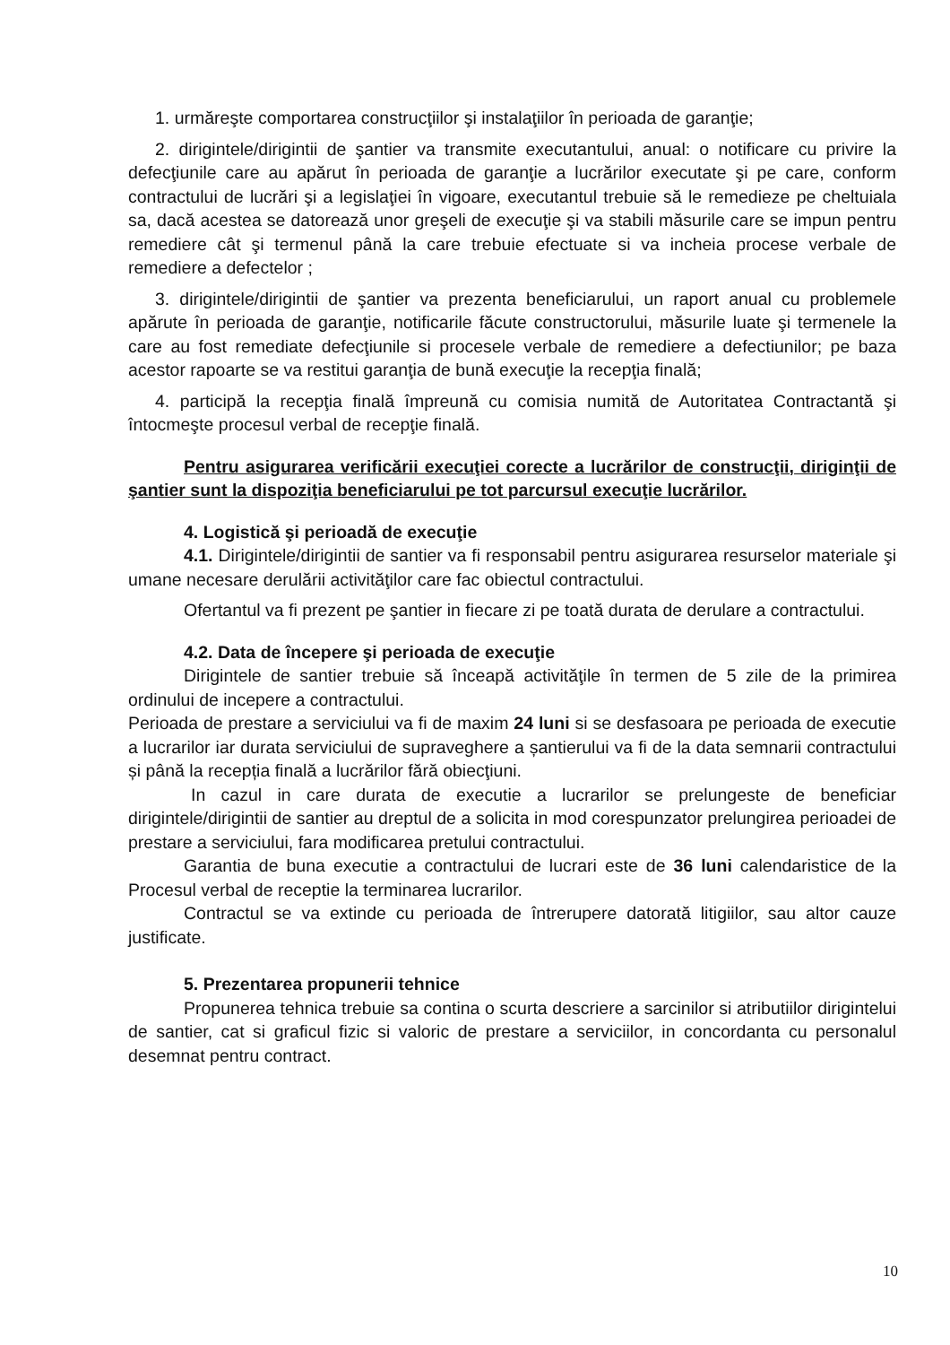1. urmăreşte comportarea construcţiilor şi instalaţiilor în perioada de garanţie;
2. dirigintele/dirigintii de şantier va transmite executantului, anual: o notificare cu privire la defecţiunile care au apărut în perioada de garanţie a lucrărilor executate şi pe care, conform contractului de lucrări şi a legislaţiei în vigoare, executantul trebuie să le remedieze pe cheltuiala sa, dacă acestea se datorează unor greşeli de execuţie şi va stabili măsurile care se impun pentru remediere cât şi termenul până la care trebuie efectuate si va incheia procese verbale de remediere a defectelor ;
3. dirigintele/dirigintii de şantier va prezenta beneficiarului, un raport anual cu problemele apărute în perioada de garanţie, notificarile făcute constructorului, măsurile luate şi termenele la care au fost remediate defecţiunile si procesele verbale de remediere a defectiunilor; pe baza acestor rapoarte se va restitui garanţia de bună execuţie la recepţia finală;
4. participă la recepţia finală împreună cu comisia numită de Autoritatea Contractantă şi întocmeşte procesul verbal de recepţie finală.
Pentru asigurarea verificării execuţiei corecte a lucrărilor de construcţii, diriginţii de şantier sunt la dispoziţia beneficiarului pe tot parcursul execuţie lucrărilor.
4. Logistică şi perioadă de execuţie
4.1. Dirigintele/dirigintii de santier va fi responsabil pentru asigurarea resurselor materiale şi umane necesare derulării activităţilor care fac obiectul contractului.
Ofertantul va fi prezent pe şantier in fiecare zi pe toată durata de derulare a contractului.
4.2. Data de începere şi perioada de execuţie
Dirigintele de santier trebuie să înceapă activităţile în termen de 5 zile de la primirea ordinului de incepere a contractului.
Perioada de prestare a serviciului va fi de maxim 24 luni si se desfasoara pe perioada de executie a lucrarilor iar durata serviciului de supraveghere a șantierului va fi de la data semnarii contractului și până la recepția finală a lucrărilor fără obiecţiuni.
In cazul in care durata de executie a lucrarilor se prelungeste de beneficiar dirigintele/dirigintii de santier au dreptul de a solicita in mod corespunzator prelungirea perioadei de prestare a serviciului, fara modificarea pretului contractului.
Garantia de buna executie a contractului de lucrari este de 36 luni calendaristice de la Procesul verbal de receptie la terminarea lucrarilor.
Contractul se va extinde cu perioada de întrerupere datorată litigiilor, sau altor cauze justificate.
5. Prezentarea propunerii tehnice
Propunerea tehnica trebuie sa contina o scurta descriere a sarcinilor si atributiilor dirigintelui de santier, cat si graficul fizic si valoric de prestare a serviciilor, in concordanta cu personalul desemnat pentru contract.
10